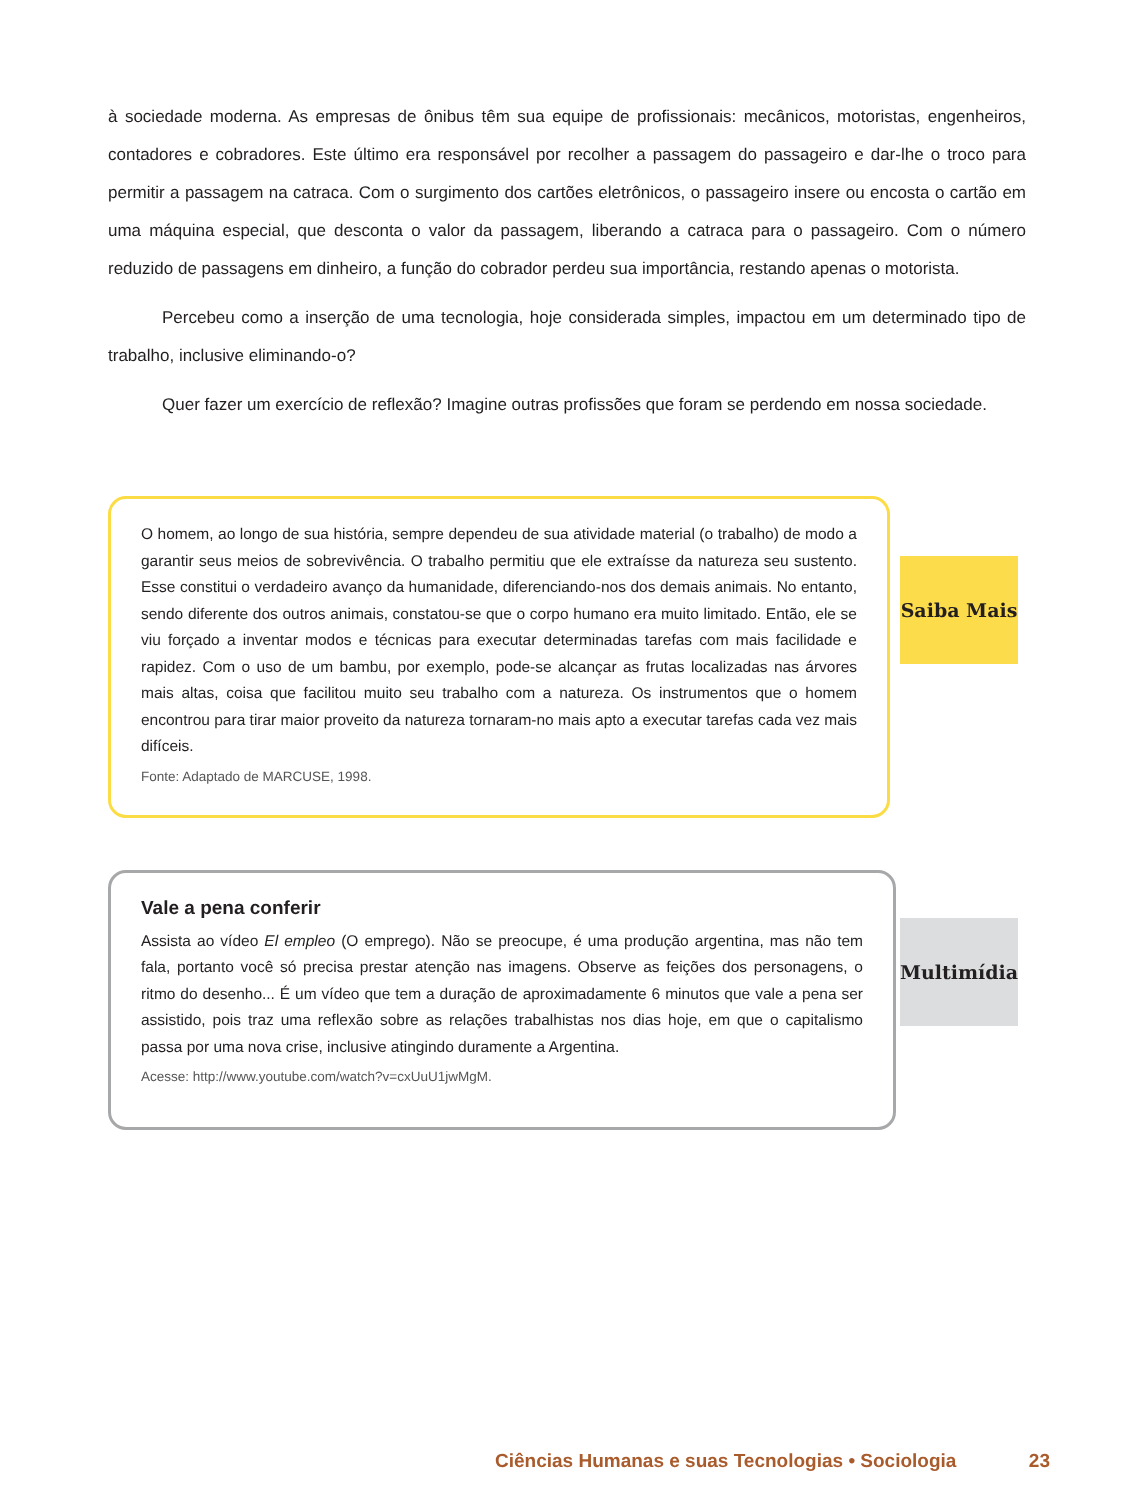à sociedade moderna. As empresas de ônibus têm sua equipe de profissionais: mecânicos, motoristas, engenheiros, contadores e cobradores. Este último era responsável por recolher a passagem do passageiro e dar-lhe o troco para permitir a passagem na catraca. Com o surgimento dos cartões eletrônicos, o passageiro insere ou encosta o cartão em uma máquina especial, que desconta o valor da passagem, liberando a catraca para o passageiro. Com o número reduzido de passagens em dinheiro, a função do cobrador perdeu sua importância, restando apenas o motorista.
Percebeu como a inserção de uma tecnologia, hoje considerada simples, impactou em um determinado tipo de trabalho, inclusive eliminando-o?
Quer fazer um exercício de reflexão? Imagine outras profissões que foram se perdendo em nossa sociedade.
O homem, ao longo de sua história, sempre dependeu de sua atividade material (o trabalho) de modo a garantir seus meios de sobrevivência. O trabalho permitiu que ele extraísse da natureza seu sustento. Esse constitui o verdadeiro avanço da humanidade, diferenciando-nos dos demais animais. No entanto, sendo diferente dos outros animais, constatou-se que o corpo humano era muito limitado. Então, ele se viu forçado a inventar modos e técnicas para executar determinadas tarefas com mais facilidade e rapidez. Com o uso de um bambu, por exemplo, pode-se alcançar as frutas localizadas nas árvores mais altas, coisa que facilitou muito seu trabalho com a natureza. Os instrumentos que o homem encontrou para tirar maior proveito da natureza tornaram-no mais apto a executar tarefas cada vez mais difíceis.
Fonte: Adaptado de MARCUSE, 1998.
Saiba Mais
Vale a pena conferir
Assista ao vídeo El empleo (O emprego). Não se preocupe, é uma produção argentina, mas não tem fala, portanto você só precisa prestar atenção nas imagens. Observe as feições dos personagens, o ritmo do desenho... É um vídeo que tem a duração de aproximadamente 6 minutos que vale a pena ser assistido, pois traz uma reflexão sobre as relações trabalhistas nos dias hoje, em que o capitalismo passa por uma nova crise, inclusive atingindo duramente a Argentina.
Acesse: http://www.youtube.com/watch?v=cxUuU1jwMgM.
Multimídia
Ciências Humanas e suas Tecnologias • Sociologia 23